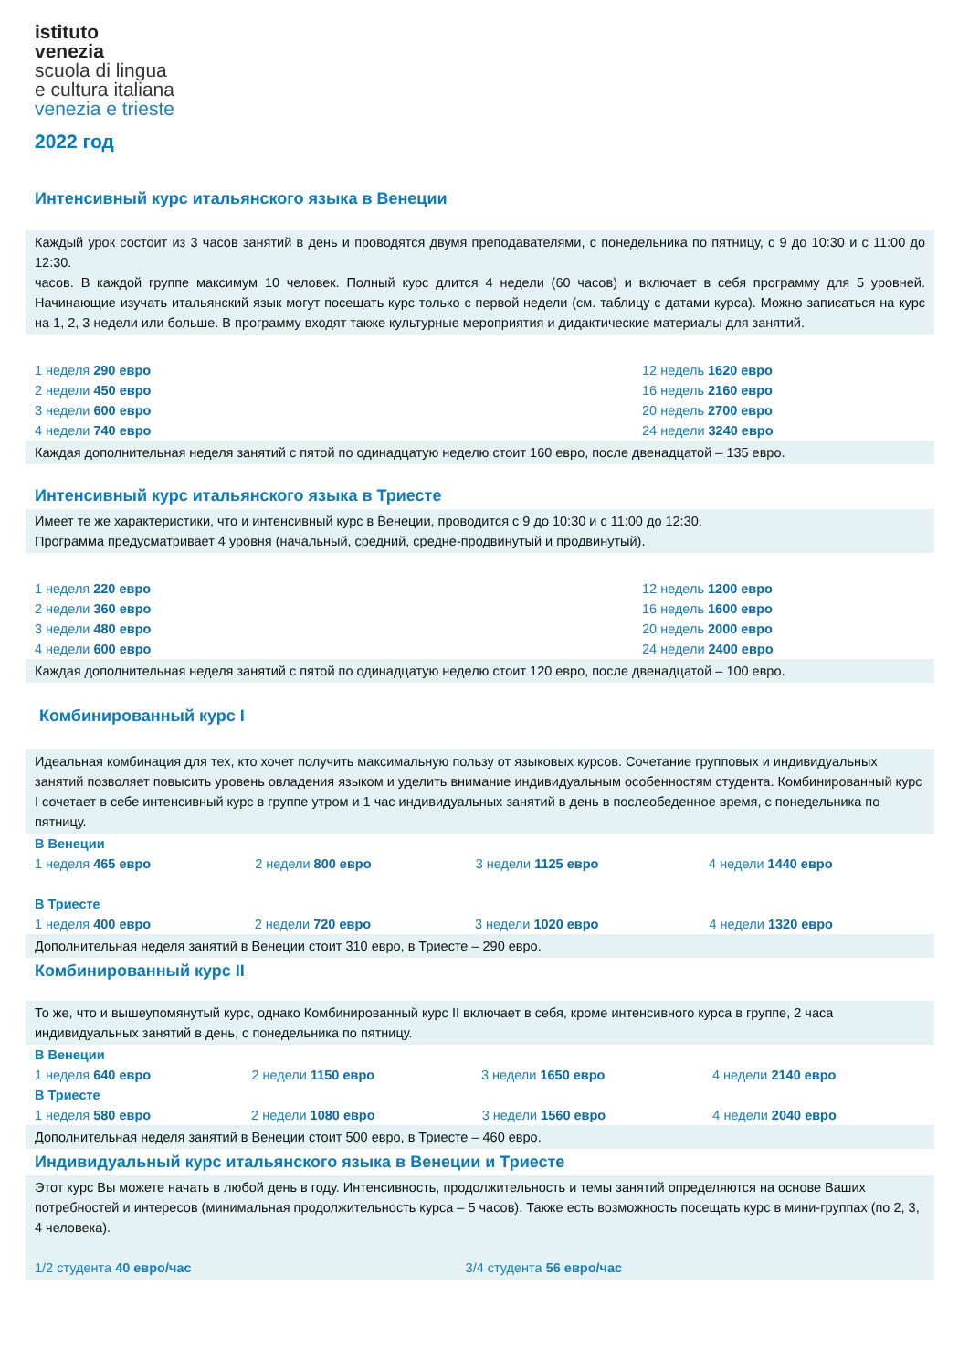istituto
venezia
scuola di lingua
e cultura italiana
venezia e trieste
2022 год
Интенсивный курс итальянского языка в Венеции
Каждый урок состоит из 3 часов занятий в день и проводятся двумя преподавателями, с понедельника по пятницу, с 9 до 10:30 и с 11:00 до 12:30.
часов. В каждой группе максимум 10 человек. Полный курс длится 4 недели (60 часов) и включает в себя программу для 5 уровней. Начинающие изучать итальянский язык могут посещать курс только с первой недели (см. таблицу с датами курса). Можно записаться на курс на 1, 2, 3 недели или больше. В программу входят также культурные мероприятия и дидактические материалы для занятий.
| 1 неделя 290 евро | 12 недель 1620 евро |
| 2 недели 450 евро | 16 недель 2160 евро |
| 3 недели 600 евро | 20 недель 2700 евро |
| 4 недели 740 евро | 24 недели 3240 евро |
Каждая дополнительная неделя занятий с пятой по одинадцатую неделю стоит 160 евро, после двенадцатой – 135 евро.
Интенсивный курс итальянского языка в Триесте
Имеет те же характеристики, что и интенсивный курс в Венеции, проводится с 9 до 10:30 и с 11:00 до 12:30.
Программа предусматривает 4 уровня (начальный, средний, средне-продвинутый и продвинутый).
| 1 неделя 220 евро | 12 недель 1200 евро |
| 2 недели 360 евро | 16 недель 1600 евро |
| 3 недели 480 евро | 20 недель 2000 евро |
| 4 недели 600 евро | 24 недели 2400 евро |
Каждая дополнительная неделя занятий с пятой по одинадцатую неделю стоит 120 евро, после двенадцатой – 100 евро.
Комбинированный курс I
Идеальная комбинация для тех, кто хочет получить максимальную пользу от языковых курсов. Сочетание групповых и индивидуальных занятий позволяет повысить уровень овладения языком и уделить внимание индивидуальным особенностям студента. Комбинированный курс I сочетает в себе интенсивный курс в группе утром и 1 час индивидуальных занятий в день в послеобеденное время, с понедельника по пятницу.
В Венеции
| 1 неделя 465 евро | 2 недели 800 евро | 3 недели 1125 евро | 4 недели 1440 евро |
В Триесте
| 1 неделя 400 евро | 2 недели 720 евро | 3 недели 1020 евро | 4 недели 1320 евро |
Дополнительная неделя занятий в Венеции стоит 310 евро, в Триесте – 290 евро.
Комбинированный курс II
То же, что и вышеупомянутый курс, однако Комбинированный курс II включает в себя, кроме интенсивного курса в группе, 2 часа индивидуальных занятий в день, с понедельника по пятницу.
В Венеции
| 1 неделя 640 евро | 2 недели 1150 евро | 3 недели 1650 евро | 4 недели 2140 евро |
В Триесте
| 1 неделя 580 евро | 2 недели 1080 евро | 3 недели 1560 евро | 4 недели 2040 евро |
Дополнительная неделя занятий в Венеции стоит 500 евро, в Триесте – 460 евро.
Индивидуальный курс итальянского языка в Венеции и Триесте
Этот курс Вы можете начать в любой день в году. Интенсивность, продолжительность и темы занятий определяются на основе Ваших потребностей и интересов (минимальная продолжительность курса – 5 часов). Также есть возможность посещать курс в мини-группах (по 2, 3, 4 человека).
1/2 студента 40 евро/час 3/4 студента 56 евро/час